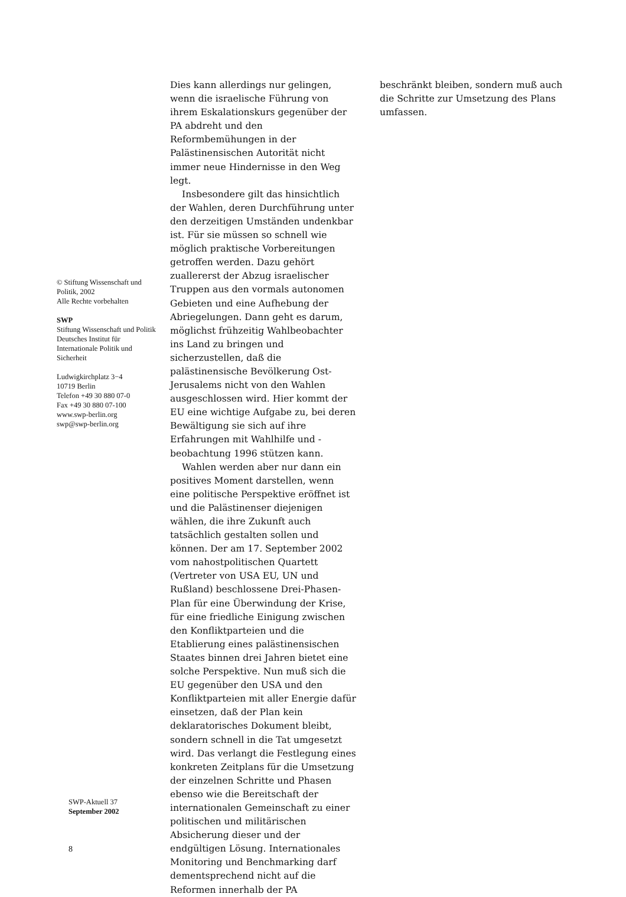Dies kann allerdings nur gelingen, wenn die israelische Führung von ihrem Eskalationskurs gegenüber der PA abdreht und den Reformbemühungen in der Palästinensischen Autorität nicht immer neue Hindernisse in den Weg legt.
Insbesondere gilt das hinsichtlich der Wahlen, deren Durchführung unter den derzeitigen Umständen undenkbar ist. Für sie müssen so schnell wie möglich praktische Vorbereitungen getroffen werden. Dazu gehört zuallererst der Abzug israelischer Truppen aus den vormals autonomen Gebieten und eine Aufhebung der Abriegelungen. Dann geht es darum, möglichst frühzeitig Wahlbeobachter ins Land zu bringen und sicherzustellen, daß die palästinensische Bevölkerung Ost-Jerusalems nicht von den Wahlen ausgeschlossen wird. Hier kommt der EU eine wichtige Aufgabe zu, bei deren Bewältigung sie sich auf ihre Erfahrungen mit Wahlhilfe und -beobachtung 1996 stützen kann.
Wahlen werden aber nur dann ein positives Moment darstellen, wenn eine politische Perspektive eröffnet ist und die Palästinenser diejenigen wählen, die ihre Zukunft auch tatsächlich gestalten sollen und können. Der am 17. September 2002 vom nahostpolitischen Quartett (Vertreter von USA EU, UN und Rußland) beschlossene Drei-Phasen-Plan für eine Überwindung der Krise, für eine friedliche Einigung zwischen den Konfliktparteien und die Etablierung eines palästinensischen Staates binnen drei Jahren bietet eine solche Perspektive. Nun muß sich die EU gegenüber den USA und den Konfliktparteien mit aller Energie dafür einsetzen, daß der Plan kein deklaratorisches Dokument bleibt, sondern schnell in die Tat umgesetzt wird. Das verlangt die Festlegung eines konkreten Zeitplans für die Umsetzung der einzelnen Schritte und Phasen ebenso wie die Bereitschaft der internationalen Gemeinschaft zu einer politischen und militärischen Absicherung dieser und der endgültigen Lösung. Internationales Monitoring und Benchmarking darf dementsprechend nicht auf die Reformen innerhalb der PA
beschränkt bleiben, sondern muß auch die Schritte zur Umsetzung des Plans umfassen.
© Stiftung Wissenschaft und Politik, 2002
Alle Rechte vorbehalten
SWP
Stiftung Wissenschaft und Politik
Deutsches Institut für Internationale Politik und Sicherheit
Ludwigkirchplatz 3−4
10719 Berlin
Telefon +49 30 880 07-0
Fax +49 30 880 07-100
www.swp-berlin.org
swp@swp-berlin.org
SWP-Aktuell 37
September 2002
8